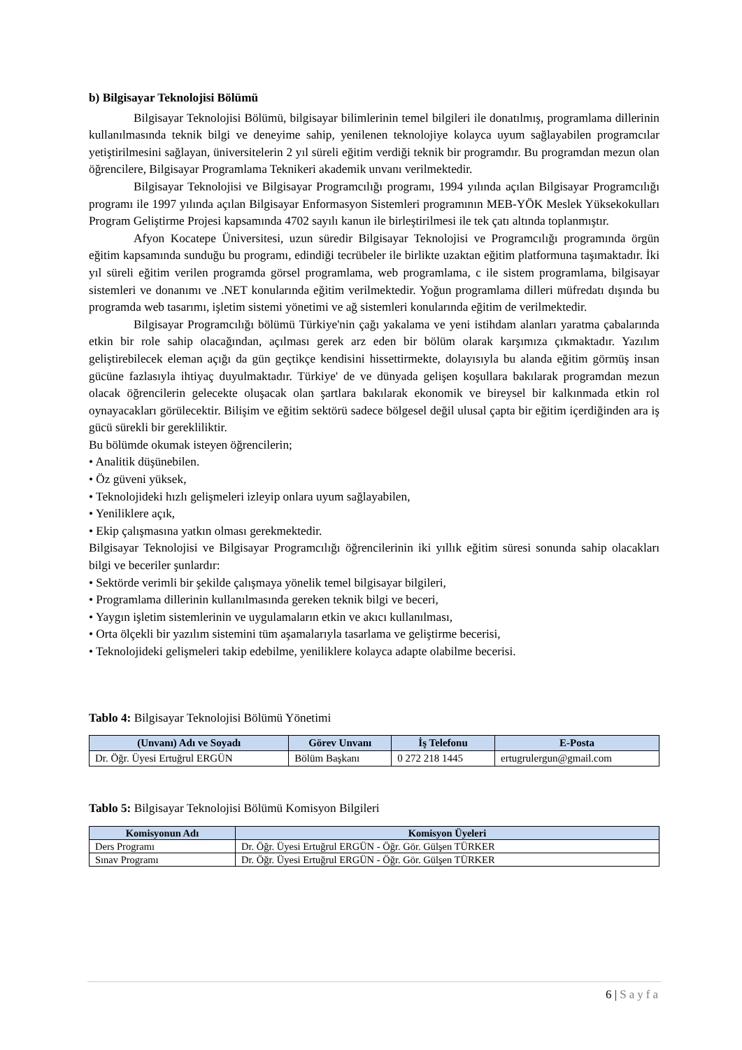b) Bilgisayar Teknolojisi Bölümü
Bilgisayar Teknolojisi Bölümü, bilgisayar bilimlerinin temel bilgileri ile donatılmış, programlama dillerinin kullanılmasında teknik bilgi ve deneyime sahip, yenilenen teknolojiye kolayca uyum sağlayabilen programcılar yetiştirilmesini sağlayan, üniversitelerin 2 yıl süreli eğitim verdiği teknik bir programdır. Bu programdan mezun olan öğrencilere, Bilgisayar Programlama Teknikeri akademik unvanı verilmektedir.
Bilgisayar Teknolojisi ve Bilgisayar Programcılığı programı, 1994 yılında açılan Bilgisayar Programcılığı programı ile 1997 yılında açılan Bilgisayar Enformasyon Sistemleri programının MEB-YÖK Meslek Yüksekokulları Program Geliştirme Projesi kapsamında 4702 sayılı kanun ile birleştirilmesi ile tek çatı altında toplanmıştır.
Afyon Kocatepe Üniversitesi, uzun süredir Bilgisayar Teknolojisi ve Programcılığı programında örgün eğitim kapsamında sunduğu bu programı, edindiği tecrübeler ile birlikte uzaktan eğitim platformuna taşımaktadır. İki yıl süreli eğitim verilen programda görsel programlama, web programlama, c ile sistem programlama, bilgisayar sistemleri ve donanımı ve .NET konularında eğitim verilmektedir. Yoğun programlama dilleri müfredatı dışında bu programda web tasarımı, işletim sistemi yönetimi ve ağ sistemleri konularında eğitim de verilmektedir.
Bilgisayar Programcılığı bölümü Türkiye'nin çağı yakalama ve yeni istihdam alanları yaratma çabalarında etkin bir role sahip olacağından, açılması gerek arz eden bir bölüm olarak karşımıza çıkmaktadır. Yazılım geliştirebilecek eleman açığı da gün geçtikçe kendisini hissettirmekte, dolayısıyla bu alanda eğitim görmüş insan gücüne fazlasıyla ihtiyaç duyulmaktadır. Türkiye' de ve dünyada gelişen koşullara bakılarak programdan mezun olacak öğrencilerin gelecekte oluşacak olan şartlara bakılarak ekonomik ve bireysel bir kalkınmada etkin rol oynayacakları görülecektir. Bilişim ve eğitim sektörü sadece bölgesel değil ulusal çapta bir eğitim içerdiğinden ara iş gücü sürekli bir gerekliliktir.
Bu bölümde okumak isteyen öğrencilerin;
• Analitik düşünebilen.
• Öz güveni yüksek,
• Teknolojideki hızlı gelişmeleri izleyip onlara uyum sağlayabilen,
• Yeniliklere açık,
• Ekip çalışmasına yatkın olması gerekmektedir.
Bilgisayar Teknolojisi ve Bilgisayar Programcılığı öğrencilerinin iki yıllık eğitim süresi sonunda sahip olacakları bilgi ve beceriler şunlardır:
• Sektörde verimli bir şekilde çalışmaya yönelik temel bilgisayar bilgileri,
• Programlama dillerinin kullanılmasında gereken teknik bilgi ve beceri,
• Yaygın işletim sistemlerinin ve uygulamaların etkin ve akıcı kullanılması,
• Orta ölçekli bir yazılım sistemini tüm aşamalarıyla tasarlama ve geliştirme becerisi,
• Teknolojideki gelişmeleri takip edebilme, yeniliklere kolayca adapte olabilme becerisi.
Tablo 4: Bilgisayar Teknolojisi Bölümü Yönetimi
| (Unvanı) Adı ve Soyadı | Görev Unvanı | İş Telefonu | E-Posta |
| --- | --- | --- | --- |
| Dr. Öğr. Üyesi Ertuğrul ERGÜN | Bölüm Başkanı | 0 272 218 1445 | ertugrulergun@gmail.com |
Tablo 5: Bilgisayar Teknolojisi Bölümü Komisyon Bilgileri
| Komisyonun Adı | Komisyon Üyeleri |
| --- | --- |
| Ders Programı | Dr. Öğr. Üyesi Ertuğrul ERGÜN - Öğr. Gör. Gülşen TÜRKER |
| Sınav Programı | Dr. Öğr. Üyesi Ertuğrul ERGÜN - Öğr. Gör. Gülşen TÜRKER |
6 | Sayfa